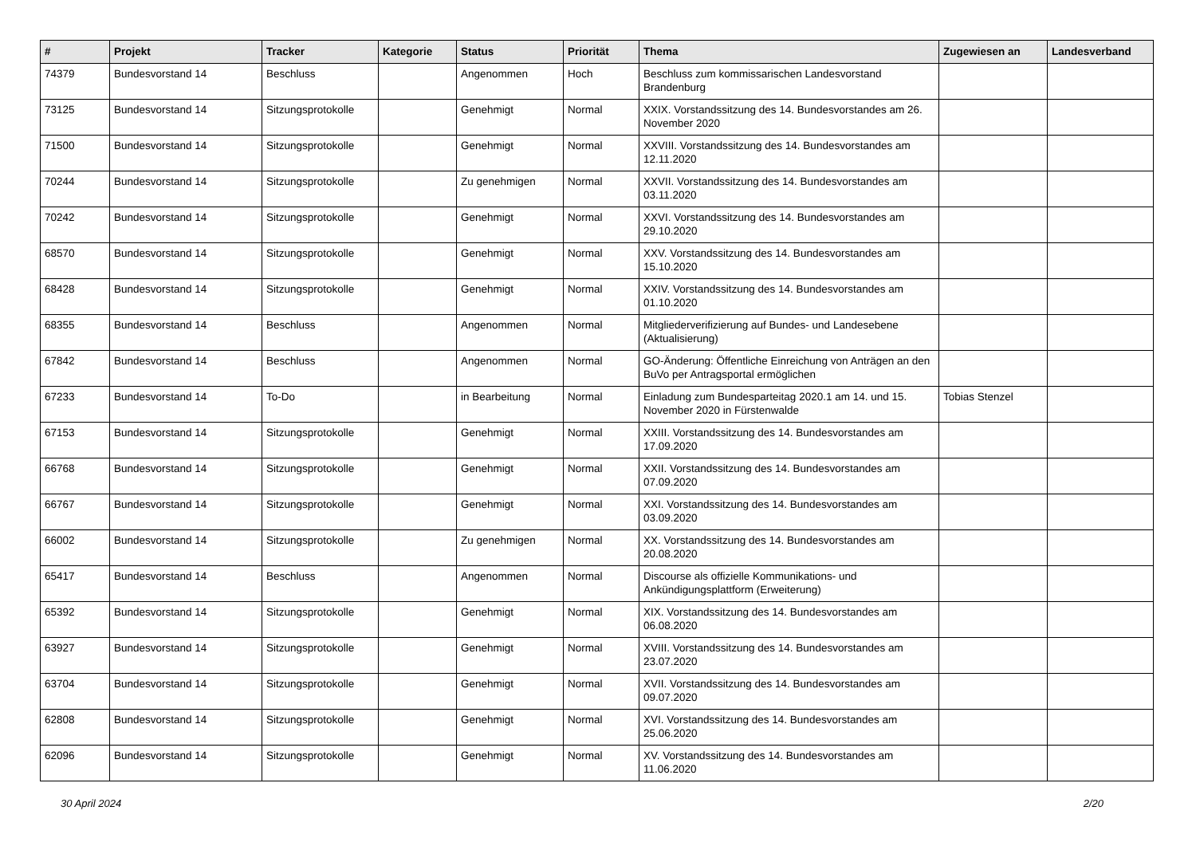| # | Projekt | Tracker | Kategorie | Status | Priorität | Thema | Zugewiesen an | Landesverband |
| --- | --- | --- | --- | --- | --- | --- | --- | --- |
| 74379 | Bundesvorstand 14 | Beschluss | | Angenommen | Hoch | Beschluss zum kommissarischen Landesvorstand Brandenburg | | |
| 73125 | Bundesvorstand 14 | Sitzungsprotokolle | | Genehmigt | Normal | XXIX. Vorstandssitzung des 14. Bundesvorstandes am 26. November 2020 | | |
| 71500 | Bundesvorstand 14 | Sitzungsprotokolle | | Genehmigt | Normal | XXVIII. Vorstandssitzung des 14. Bundesvorstandes am 12.11.2020 | | |
| 70244 | Bundesvorstand 14 | Sitzungsprotokolle | | Zu genehmigen | Normal | XXVII. Vorstandssitzung des 14. Bundesvorstandes am 03.11.2020 | | |
| 70242 | Bundesvorstand 14 | Sitzungsprotokolle | | Genehmigt | Normal | XXVI. Vorstandssitzung des 14. Bundesvorstandes am 29.10.2020 | | |
| 68570 | Bundesvorstand 14 | Sitzungsprotokolle | | Genehmigt | Normal | XXV. Vorstandssitzung des 14. Bundesvorstandes am 15.10.2020 | | |
| 68428 | Bundesvorstand 14 | Sitzungsprotokolle | | Genehmigt | Normal | XXIV. Vorstandssitzung des 14. Bundesvorstandes am 01.10.2020 | | |
| 68355 | Bundesvorstand 14 | Beschluss | | Angenommen | Normal | Mitgliederverifizierung auf Bundes- und Landesebene (Aktualisierung) | | |
| 67842 | Bundesvorstand 14 | Beschluss | | Angenommen | Normal | GO-Änderung: Öffentliche Einreichung von Anträgen an den BuVo per Antragsportal ermöglichen | | |
| 67233 | Bundesvorstand 14 | To-Do | | in Bearbeitung | Normal | Einladung zum Bundesparteitag 2020.1 am 14. und 15. November 2020 in Fürstenwalde | Tobias Stenzel | |
| 67153 | Bundesvorstand 14 | Sitzungsprotokolle | | Genehmigt | Normal | XXIII. Vorstandssitzung des 14. Bundesvorstandes am 17.09.2020 | | |
| 66768 | Bundesvorstand 14 | Sitzungsprotokolle | | Genehmigt | Normal | XXII. Vorstandssitzung des 14. Bundesvorstandes am 07.09.2020 | | |
| 66767 | Bundesvorstand 14 | Sitzungsprotokolle | | Genehmigt | Normal | XXI. Vorstandssitzung des 14. Bundesvorstandes am 03.09.2020 | | |
| 66002 | Bundesvorstand 14 | Sitzungsprotokolle | | Zu genehmigen | Normal | XX. Vorstandssitzung des 14. Bundesvorstandes am 20.08.2020 | | |
| 65417 | Bundesvorstand 14 | Beschluss | | Angenommen | Normal | Discourse als offizielle Kommunikations- und Ankündigungsplattform (Erweiterung) | | |
| 65392 | Bundesvorstand 14 | Sitzungsprotokolle | | Genehmigt | Normal | XIX. Vorstandssitzung des 14. Bundesvorstandes am 06.08.2020 | | |
| 63927 | Bundesvorstand 14 | Sitzungsprotokolle | | Genehmigt | Normal | XVIII. Vorstandssitzung des 14. Bundesvorstandes am 23.07.2020 | | |
| 63704 | Bundesvorstand 14 | Sitzungsprotokolle | | Genehmigt | Normal | XVII. Vorstandssitzung des 14. Bundesvorstandes am 09.07.2020 | | |
| 62808 | Bundesvorstand 14 | Sitzungsprotokolle | | Genehmigt | Normal | XVI. Vorstandssitzung des 14. Bundesvorstandes am 25.06.2020 | | |
| 62096 | Bundesvorstand 14 | Sitzungsprotokolle | | Genehmigt | Normal | XV. Vorstandssitzung des 14. Bundesvorstandes am 11.06.2020 | | |
30 April 2024 2/20